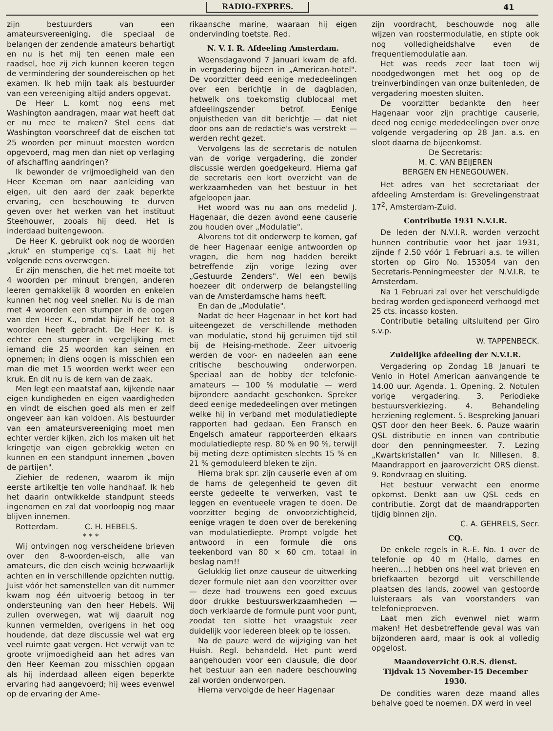RADIO-EXPRES. 41
zijn bestuurders van een amateursvereeniging, die speciaal de belangen der zendende amateurs behartigt en nu is het mij ten eenen male een raadsel, hoe zij zich kunnen keeren tegen de vermindering der soundereischen op het examen. Ik heb mijn taak als bestuurder van een vereeniging altijd anders opgevat.
De Heer L. komt nog eens met Washington aandragen, maar wat heeft dat er nu mee te maken? Stel eens dat Washington voorschreef dat de eischen tot 25 woorden per minuut moesten worden opgevoerd, mag men dan niet op verlaging of afschaffing aandringen?
Ik bewonder de vrijmoedigheid van den Heer Keeman om naar aanleiding van eigen, uit den aard der zaak beperkte ervaring, een beschouwing te durven geven over het werken van het instituut Steehouwer, zooals hij deed. Het is inderdaad buitengewoon.
De Heer K. gebruikt ook nog de woorden „kruk' en stumperige cq's. Laat hij het volgende eens overwegen.
Er zijn menschen, die het met moeite tot 4 woorden per minuut brengen, anderen leeren gemakkelijk 8 woorden en enkelen kunnen het nog veel sneller. Nu is de man met 4 woorden een stumper in de oogen van den Heer K., omdat hijzelf het tot 8 woorden heeft gebracht. De Heer K. is echter een stumper in vergelijking met iemand die 25 woorden kan seinen en opnemen; in diens oogen is misschien een man die met 15 woorden werkt weer een kruk. En dit nu is de kern van de zaak.
Men legt een maatstaf aan, kijkende naar eigen kundigheden en eigen vaardigheden en vindt de eischen goed als men er zelf ongeveer aan kan voldoen. Als bestuurder van een amateursvereeniging moet men echter verder kijken, zich los maken uit het kringetje van eigen gebrekkig weten en kunnen en een standpunt innemen „boven de partijen".
Ziehier de redenen, waarom ik mijn eerste artikeltje ten volle handhaaf. Ik heb het daarin ontwikkelde standpunt steeds ingenomen en zal dat voorloopig nog maar blijven innemen.
Rotterdam. C. H. HEBELS.
* * *
Wij ontvingen nog verscheidene brieven over den 8-woorden-eisch, alle van amateurs, die den eisch weinig bezwaarlijk achten en in verschillende opzichten nuttig. Juist vóór het samenstellen van dit nummer kwam nog één uitvoerig betoog in ter ondersteuning van den heer Hebels. Wij zullen overwegen, wat wij daaruit nog kunnen vermelden, overigens in het oog houdende, dat deze discussie wel wat erg veel ruimte gaat vergen. Het verwijt van te groote vrijmoedigheid aan het adres van den Heer Keeman zou misschien opgaan als hij inderdaad alleen eigen beperkte ervaring had aangevoerd; hij wees evenwel op de ervaring der Ame-
rikaansche marine, waaraan hij eigen ondervinding toetste. Red.
N. V. I. R. Afdeeling Amsterdam.
Woensdagavond 7 Januari kwam de afd. in vergadering bijeen in „American-hotel". De voorzitter deed eenige mededeelingen over een berichtje in de dagbladen, hetwelk ons toekomstig clublocaal met afdeelingszender betrof. Eenige onjuistheden van dit berichtje — dat niet door ons aan de redactie's was verstrekt — werden recht gezet.
Vervolgens las de secretaris de notulen van de vorige vergadering, die zonder discussie werden goedgekeurd. Hierna gaf de secretaris een kort overzicht van de werkzaamheden van het bestuur in het afgeloopen jaar.
Het woord was nu aan ons medelid J. Hagenaar, die dezen avond eene causerie zou houden over „Modulatie".
Alvorens tot dit onderwerp te komen, gaf de heer Hagenaar eenige antwoorden op vragen, die hem nog hadden bereikt betreffende zijn vorige lezing over „Gestuurde Zenders". Wel een bewijs hoezeer dit onderwerp de belangstelling van de Amsterdamsche hams heeft.
En dan de „Modulatie".
Nadat de heer Hagenaar in het kort had uiteengezet de verschillende methoden van modulatie, stond hij geruimen tijd stil bij de Heising-methode. Zeer uitvoerig werden de voor- en nadeelen aan eene critische beschouwing onderworpen. Speciaal aan de hobby der telefonie-amateurs — 100 % modulatie — werd bijzondere aandacht geschonken. Spreker deed eenige mededeelingen over metingen welke hij in verband met modulatiediepte rapporten had gedaan. Een Fransch en Engelsch amateur rapporteerden elkaars modulatiediepte resp. 80 % en 90 %, terwijl bij meting deze optimisten slechts 15 % en 21 % gemoduleerd bleken te zijn.
Hierna brak spr. zijn causerie even af om de hams de gelegenheid te geven dit eerste gedeelte te verwerken, vast te leggen en eventueele vragen te doen. De voorzitter beging de onvoorzichtigheid, eenige vragen te doen over de berekening van modulatiediepte. Prompt volgde het antwoord in een formule die ons teekenbord van 80 × 60 cm. totaal in beslag nam!!
Gelukkig liet onze causeur de uitwerking dezer formule niet aan den voorzitter over — deze had trouwens een goed excuus door drukke bestuurswerkzaamheden — doch verklaarde de formule punt voor punt, zoodat ten slotte het vraagstuk zeer duidelijk voor iedereen bleek op te lossen.
Na de pauze werd de wijziging van het Huish. Regl. behandeld. Het punt werd aangehouden voor een clausule, die door het bestuur aan een nadere beschouwing zal worden onderworpen.
Hierna vervolgde de heer Hagenaar
zijn voordracht, beschouwde nog alle wijzen van roostermodulatie, en stipte ook nog volledigheidshalve even de frequentiemodulatie aan.
Het was reeds zeer laat toen wij noodgedwongen met het oog op de treinverbindingen van onze buitenleden, de vergadering moesten sluiten.
De voorzitter bedankte den heer Hagenaar voor zijn prachtige causerie, deed nog eenige mededeelingen over onze volgende vergadering op 28 Jan. a.s. en sloot daarna de bijeenkomst.
De Secretaris:
M. C. VAN BEIJEREN
BERGEN EN HENEGOUWEN.
Het adres van het secretariaat der afdeeling Amsterdam is: Grevelingenstraat 17<sup>2</sup>, Amsterdam-Zuid.
Contributie 1931 N.V.I.R.
De leden der N.V.I.R. worden verzocht hunnen contributie voor het jaar 1931, zijnde f 2.50 vóór 1 Februari a.s. te willen storten op Giro No. 153054 van den Secretaris-Penningmeester der N.V.I.R. te Amsterdam.
Na 1 Februari zal over het verschuldigde bedrag worden gedisponeerd verhoogd met 25 cts. incasso kosten.
Contributie betaling uitsluitend per Giro s.v.p.
W. TAPPENBECK.
Zuidelijke afdeeling der N.V.I.R.
Vergadering op Zondag 18 Januari te Venlo in Hotel American aanvangende te 14.00 uur. Agenda. 1. Opening. 2. Notulen vorige vergadering. 3. Periodieke bestuursverkiezing. 4. Behandeling herziening reglement. 5. Bespreking Januari QST door den heer Beek. 6. Pauze waarin QSL distributie en innen van contributie door den penningmeester. 7. Lezing „Kwartskristallen" van Ir. Nillesen. 8. Maandrapport en jaaroverzicht ORS dienst. 9. Rondvraag en sluiting.
Het bestuur verwacht een enorme opkomst. Denkt aan uw QSL ceds en contributie. Zorgt dat de maandrapporten tijdig binnen zijn.
C. A. GEHRELS, Secr.
CQ.
De enkele regels in R.-E. No. 1 over de telefonie op 40 m (Hallo, dames en heeren....) hebben ons heel wat brieven en briefkaarten bezorgd uit verschillende plaatsen des lands, zoowel van gestoorde luisteraars als van voorstanders van telefonieproeven.
Laat men zich evenwel niet warm maken! Het desbetreffende geval was van bijzonderen aard, maar is ook al volledig opgelost.
Maandoverzicht O.R.S. dienst.
Tijdvak 15 November-15 December 1930.
De condities waren deze maand alles behalve goed te noemen. DX werd in veel